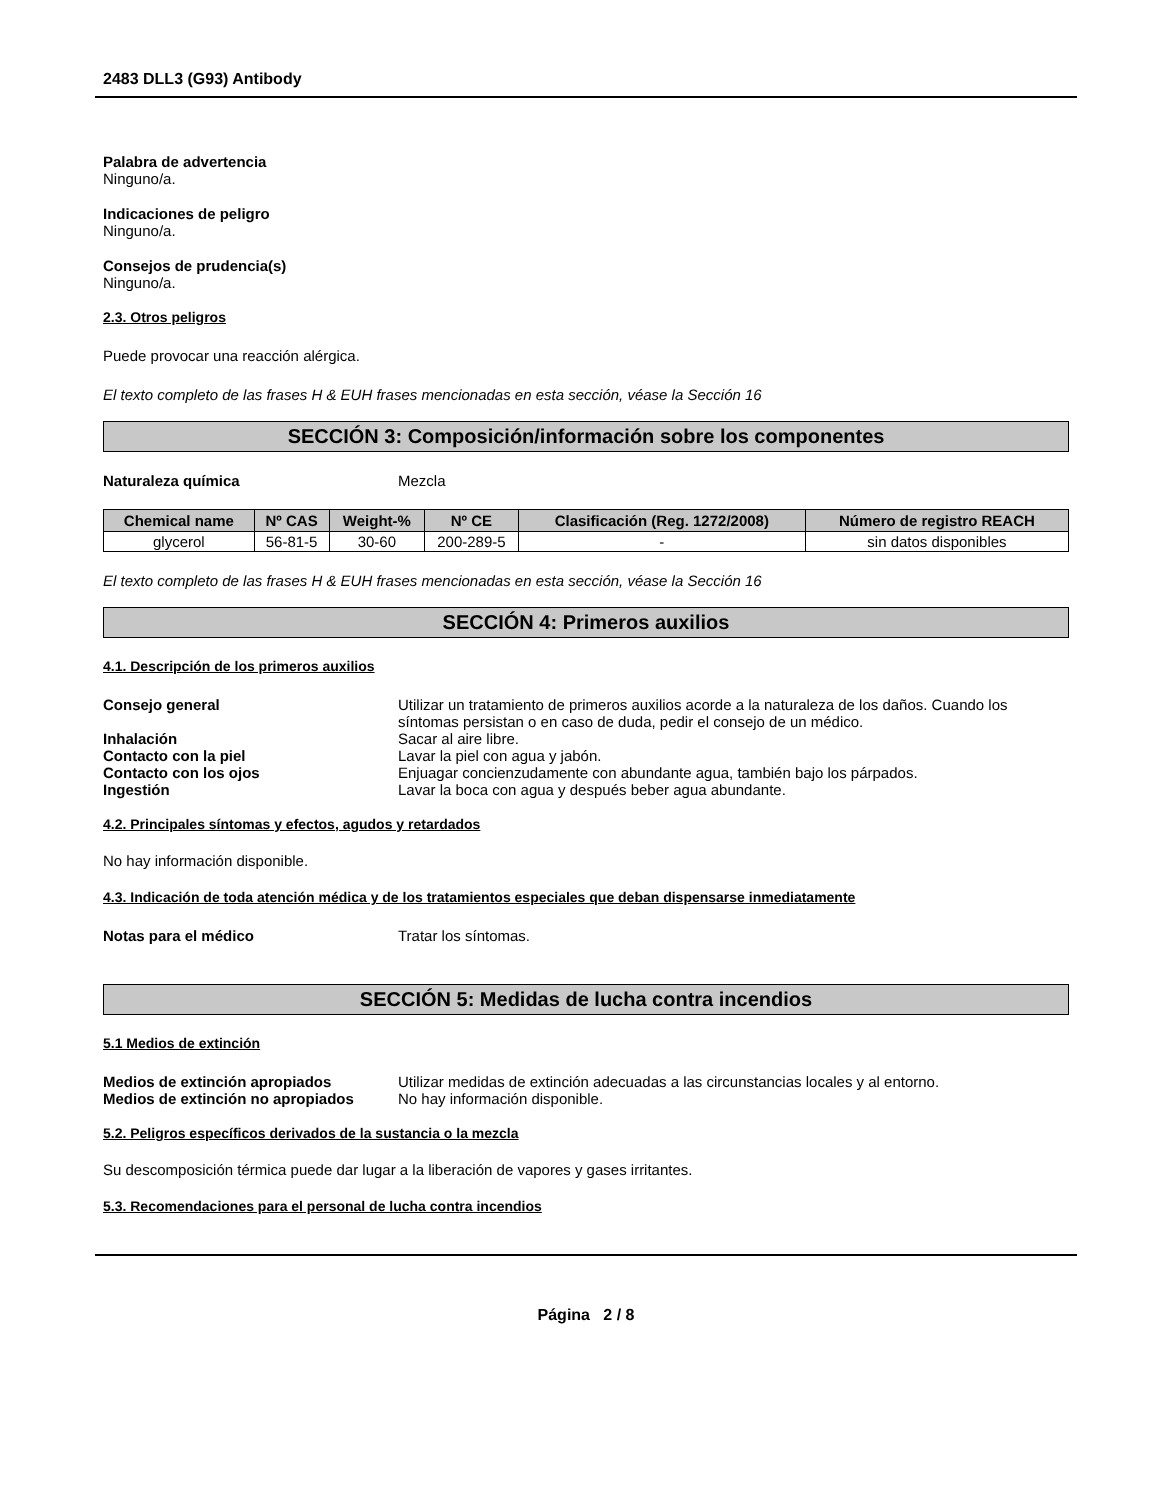2483 DLL3 (G93) Antibody
Palabra de advertencia
Ninguno/a.
Indicaciones de peligro
Ninguno/a.
Consejos de prudencia(s)
Ninguno/a.
2.3. Otros peligros
Puede provocar una reacción alérgica.
El texto completo de las frases H & EUH frases mencionadas en esta sección, véase la Sección 16
SECCIÓN 3: Composición/información sobre los componentes
Naturaleza química Mezcla
| Chemical name | Nº CAS | Weight-% | Nº CE | Clasificación (Reg. 1272/2008) | Número de registro REACH |
| --- | --- | --- | --- | --- | --- |
| glycerol | 56-81-5 | 30-60 | 200-289-5 | - | sin datos disponibles |
El texto completo de las frases H & EUH frases mencionadas en esta sección, véase la Sección 16
SECCIÓN 4: Primeros auxilios
4.1. Descripción de los primeros auxilios
Consejo general Utilizar un tratamiento de primeros auxilios acorde a la naturaleza de los daños. Cuando los síntomas persistan o en caso de duda, pedir el consejo de un médico.
Inhalación Sacar al aire libre.
Contacto con la piel Lavar la piel con agua y jabón.
Contacto con los ojos Enjuagar concienzudamente con abundante agua, también bajo los párpados.
Ingestión Lavar la boca con agua y después beber agua abundante.
4.2. Principales síntomas y efectos, agudos y retardados
No hay información disponible.
4.3. Indicación de toda atención médica y de los tratamientos especiales que deban dispensarse inmediatamente
Notas para el médico Tratar los síntomas.
SECCIÓN 5: Medidas de lucha contra incendios
5.1 Medios de extinción
Medios de extinción apropiados Utilizar medidas de extinción adecuadas a las circunstancias locales y al entorno.
Medios de extinción no apropiados No hay información disponible.
5.2. Peligros específicos derivados de la sustancia o la mezcla
Su descomposición térmica puede dar lugar a la liberación de vapores y gases irritantes.
5.3. Recomendaciones para el personal de lucha contra incendios
Página 2 / 8